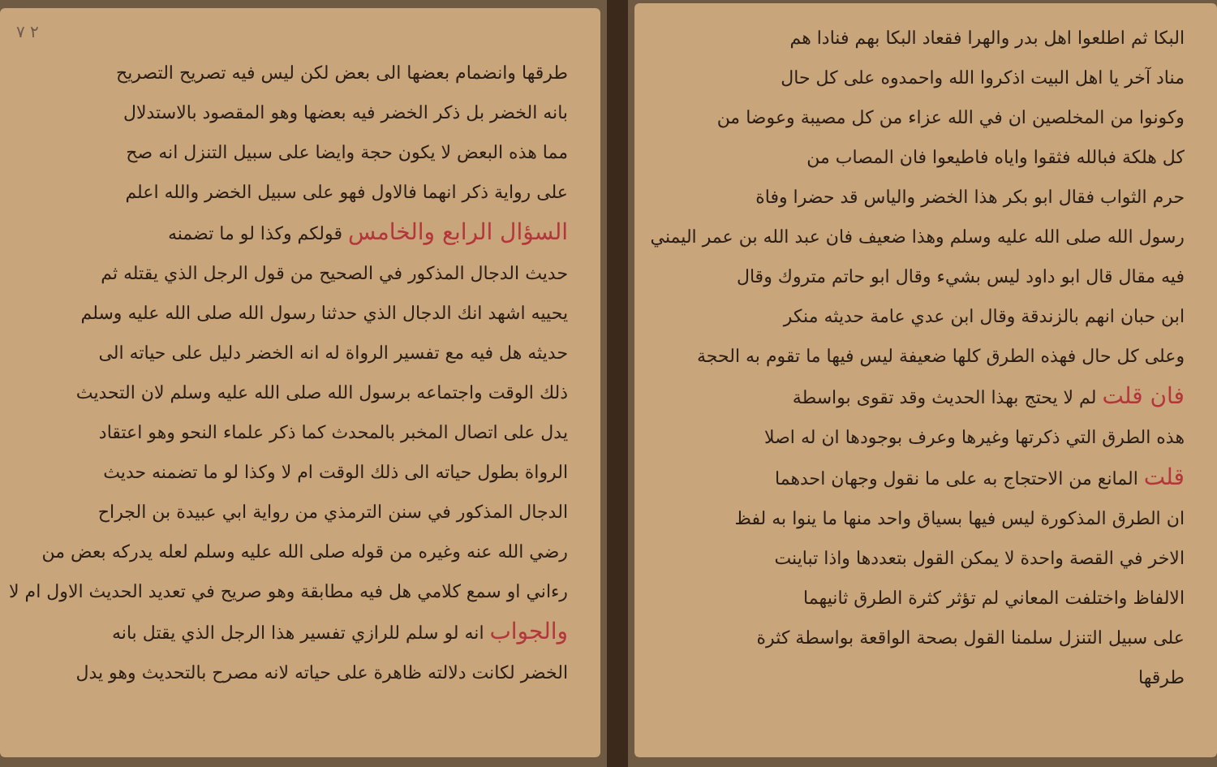البكا ثم اطلعوا اهل بدر والهرا فقعاد البكا بهم فنادا هم
مناد آخر يا اهل البيت اذكروا الله واحمدوه على كل حال
وكونوا من المخلصين ان في الله عزاء من كل مصيبة وعوضا من
كل هلكة فبالله فثقوا واياه فاطيعوا فان المصاب من
حرم الثواب فقال ابو بكر هذا الخضر والياس قد حضرا وفاة
رسول الله صلى الله عليه وسلم وهذا ضعيف فان عبد الله بن عمر اليمني
فيه مقال قال ابو داود ليس بشيء وقال ابو حاتم متروك وقال
ابن حبان انهم بالزندقة وقال ابن عدي عامة حديثه منكر
وعلى كل حال فهذه الطرق كلها ضعيفة ليس فيها ما تقوم به الحجة
فان قلت لم لا يحتج بهذا الحديث وقد تقوى بواسطة
هذه الطرق التي ذكرتها وغيرها وعرف بوجودها ان له اصلا
قلت المانع من الاحتجاج به على ما نقول وجهان احدهما
ان الطرق المذكورة ليس فيها بسياق واحد منها ما ينوا به لفظ
الاخر في القصة واحدة لا يمكن القول بتعددها واذا تباينت
الالفاظ واختلفت المعاني لم تؤثر كثرة الطرق ثانيهما
على سبيل التنزل سلمنا القول بصحة الواقعة بواسطة كثرة
طرقها
٢ ٧
طرقها وانضمام بعضها الى بعض لكن ليس فيه تصريح التصريح
بانه الخضر بل ذكر الخضر فيه بعضها وهو المقصود بالاستدلال
مما هذه البعض لا يكون حجة وايضا على سبيل التنزل انه صح
على رواية ذكر انهما فالاول فهو على سبيل الخضر والله اعلم
السؤال الرابع والخامس قولكم وكذا لو ما تضمنه
حديث الدجال المذكور في الصحيح من قول الرجل الذي يقتله ثم
يحييه اشهد انك الدجال الذي حدثنا رسول الله صلى الله عليه وسلم
حديثه هل فيه مع تفسير الرواة له انه الخضر دليل على حياته الى
ذلك الوقت واجتماعه برسول الله صلى الله عليه وسلم لان التحديث
يدل على اتصال المخبر بالمحدث كما ذكر علماء النحو وهو اعتقاد
الرواة بطول حياته الى ذلك الوقت ام لا وكذا لو ما تضمنه حديث
الدجال المذكور في سنن الترمذي من رواية ابي عبيدة بن الجراح
رضي الله عنه وغيره من قوله صلى الله عليه وسلم لعله يدركه بعض من
رءاني او سمع كلامي هل فيه مطابقة وهو صريح في تعديد الحديث الاول ام لا
والجواب انه لو سلم للرازي تفسير هذا الرجل الذي يقتل بانه
الخضر لكانت دلالته ظاهرة على حياته لانه مصرح بالتحديث وهو يدل